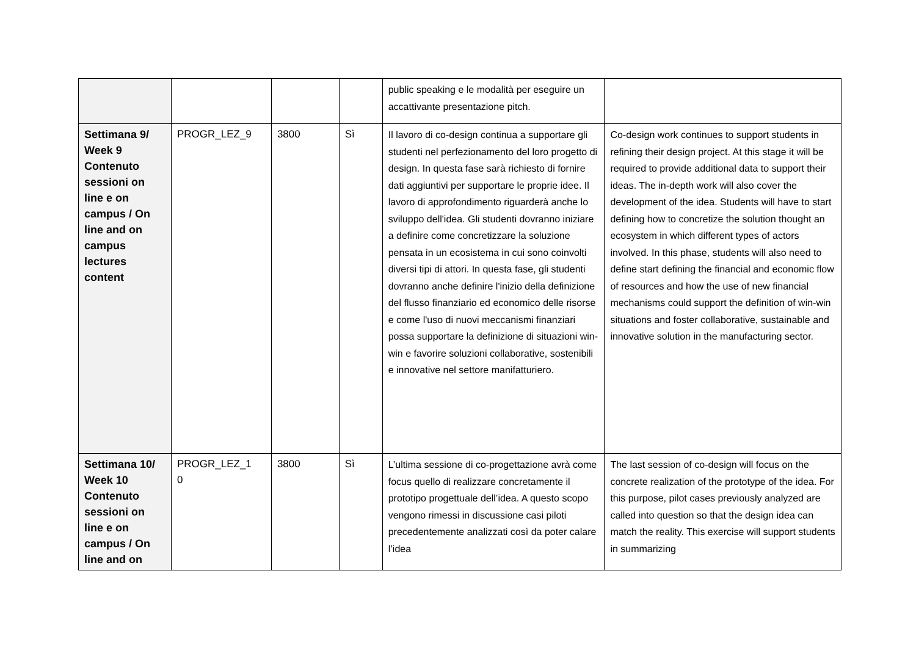| | | | | public speaking e le modalità per eseguire un accattivante presentazione pitch. | |
| Settimana 9/ Week 9 Contenuto sessioni on line e on campus / On line and on campus lectures content | PROGR_LEZ_9 | 3800 | Sì | Il lavoro di co-design continua a supportare gli studenti nel perfezionamento del loro progetto di design. In questa fase sarà richiesto di fornire dati aggiuntivi per supportare le proprie idee. Il lavoro di approfondimento riguarderà anche lo sviluppo dell'idea. Gli studenti dovranno iniziare a definire come concretizzare la soluzione pensata in un ecosistema in cui sono coinvolti diversi tipi di attori. In questa fase, gli studenti dovranno anche definire l'inizio della definizione del flusso finanziario ed economico delle risorse e come l'uso di nuovi meccanismi finanziari possa supportare la definizione di situazioni win-win e favorire soluzioni collaborative, sostenibili e innovative nel settore manifatturiero. | Co-design work continues to support students in refining their design project. At this stage it will be required to provide additional data to support their ideas. The in-depth work will also cover the development of the idea. Students will have to start defining how to concretize the solution thought an ecosystem in which different types of actors involved. In this phase, students will also need to define start defining the financial and economic flow of resources and how the use of new financial mechanisms could support the definition of win-win situations and foster collaborative, sustainable and innovative solution in the manufacturing sector. |
| Settimana 10/ Week 10 Contenuto sessioni on line e on campus / On line and on | PROGR_LEZ_1 0 | 3800 | Sì | L’ultima sessione di co-progettazione avrà come focus quello di realizzare concretamente il prototipo progettuale dell’idea. A questo scopo vengono rimessi in discussione casi piloti precedentemente analizzati così da poter calare l’idea | The last session of co-design will focus on the concrete realization of the prototype of the idea. For this purpose, pilot cases previously analyzed are called into question so that the design idea can match the reality. This exercise will support students in summarizing |